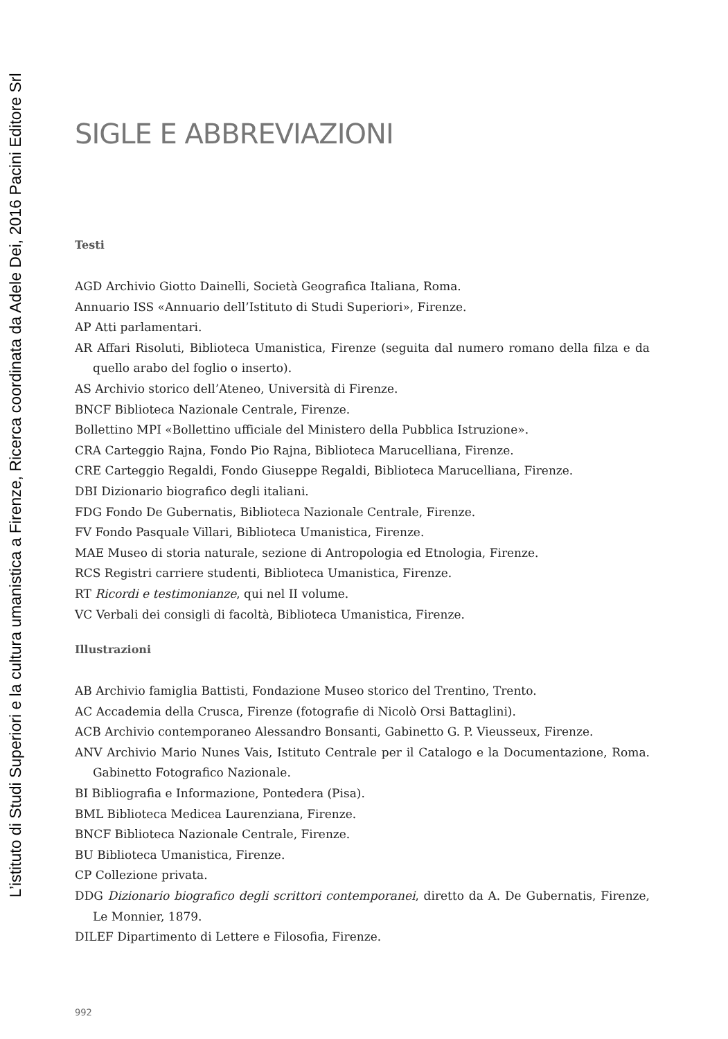L’istituto di Studi Superiori e la cultura umanistica a Firenze, Ricerca coordinata da Adele Dei, 2016 Pacini Editore Srl
SIGLE E ABBREVIAZIONI
Testi
AGD Archivio Giotto Dainelli, Società Geografica Italiana, Roma.
Annuario ISS «Annuario dell’Istituto di Studi Superiori», Firenze.
AP Atti parlamentari.
AR Affari Risoluti, Biblioteca Umanistica, Firenze (seguita dal numero romano della filza e da quello arabo del foglio o inserto).
AS Archivio storico dell’Ateneo, Università di Firenze.
BNCF Biblioteca Nazionale Centrale, Firenze.
Bollettino MPI «Bollettino ufficiale del Ministero della Pubblica Istruzione».
CRA Carteggio Rajna, Fondo Pio Rajna, Biblioteca Marucelliana, Firenze.
CRE Carteggio Regaldi, Fondo Giuseppe Regaldi, Biblioteca Marucelliana, Firenze.
DBI Dizionario biografico degli italiani.
FDG Fondo De Gubernatis, Biblioteca Nazionale Centrale, Firenze.
FV Fondo Pasquale Villari, Biblioteca Umanistica, Firenze.
MAE Museo di storia naturale, sezione di Antropologia ed Etnologia, Firenze.
RCS Registri carriere studenti, Biblioteca Umanistica, Firenze.
RT Ricordi e testimonianze, qui nel II volume.
VC Verbali dei consigli di facoltà, Biblioteca Umanistica, Firenze.
Illustrazioni
AB Archivio famiglia Battisti, Fondazione Museo storico del Trentino, Trento.
AC Accademia della Crusca, Firenze (fotografie di Nicolò Orsi Battaglini).
ACB Archivio contemporaneo Alessandro Bonsanti, Gabinetto G. P. Vieusseux, Firenze.
ANV Archivio Mario Nunes Vais, Istituto Centrale per il Catalogo e la Documentazione, Roma. Gabinetto Fotografico Nazionale.
BI Bibliografia e Informazione, Pontedera (Pisa).
BML Biblioteca Medicea Laurenziana, Firenze.
BNCF Biblioteca Nazionale Centrale, Firenze.
BU Biblioteca Umanistica, Firenze.
CP Collezione privata.
DDG Dizionario biografico degli scrittori contemporanei, diretto da A. De Gubernatis, Firenze, Le Monnier, 1879.
DILEF Dipartimento di Lettere e Filosofia, Firenze.
992